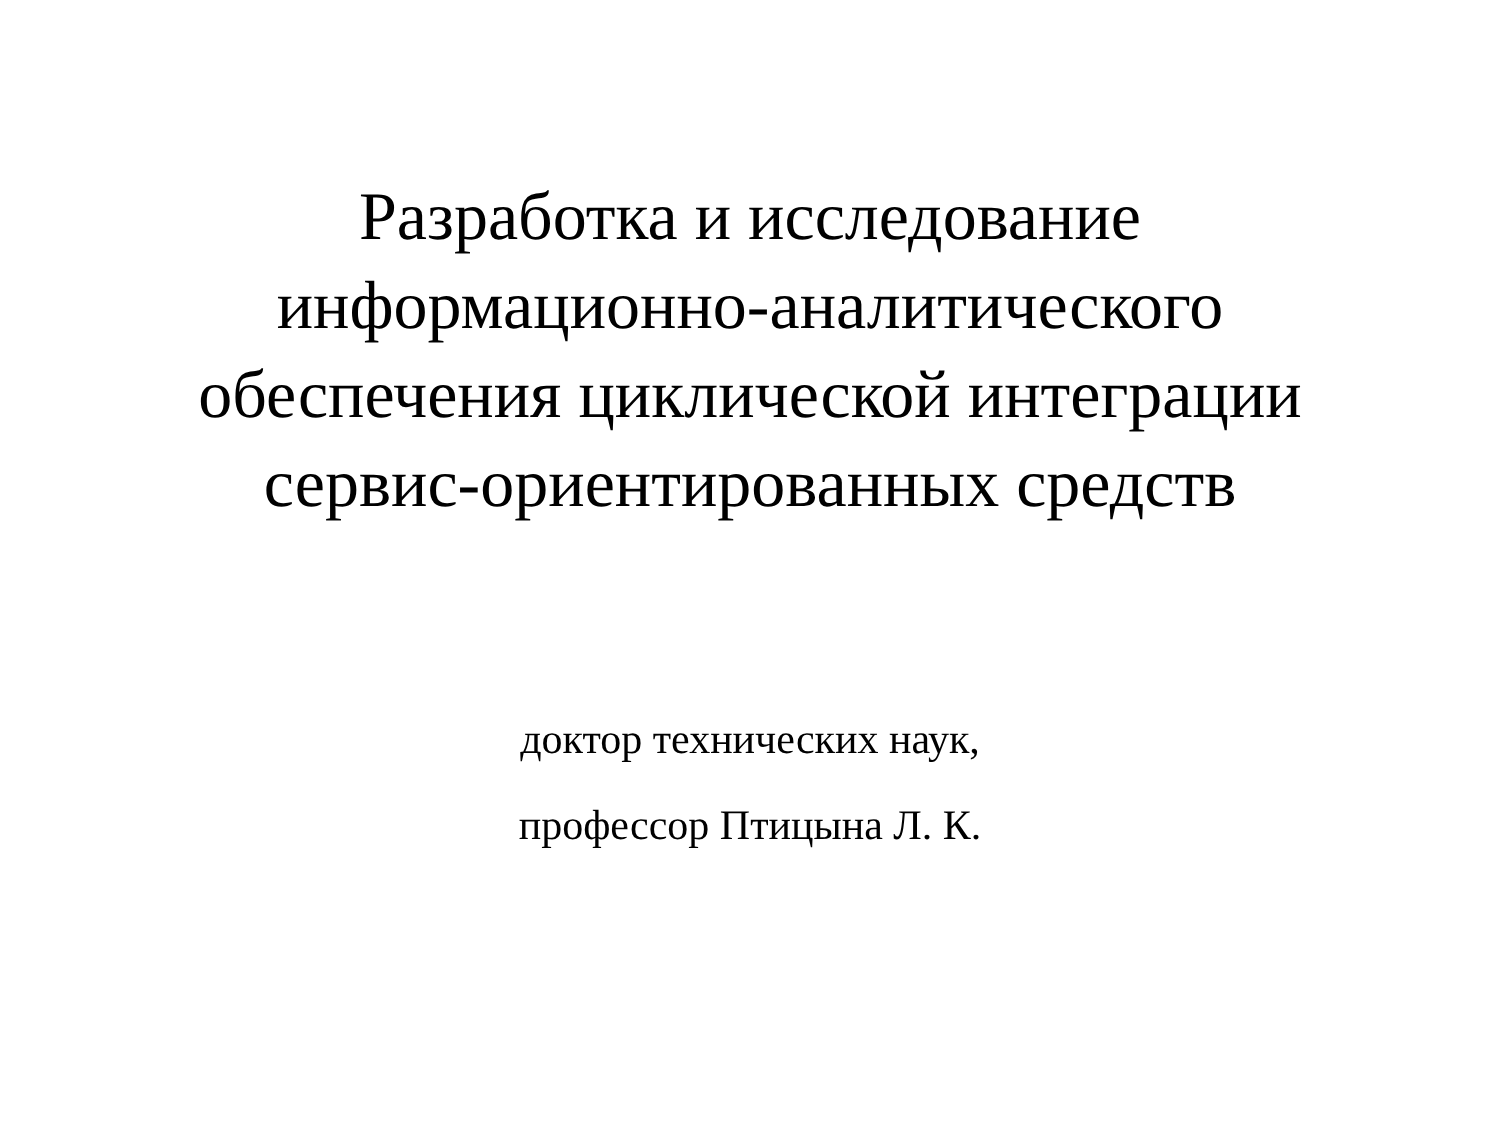Разработка и исследование
информационно-аналитического
обеспечения циклической интеграции
сервис-ориентированных средств
доктор технических наук,
профессор Птицына Л. К.